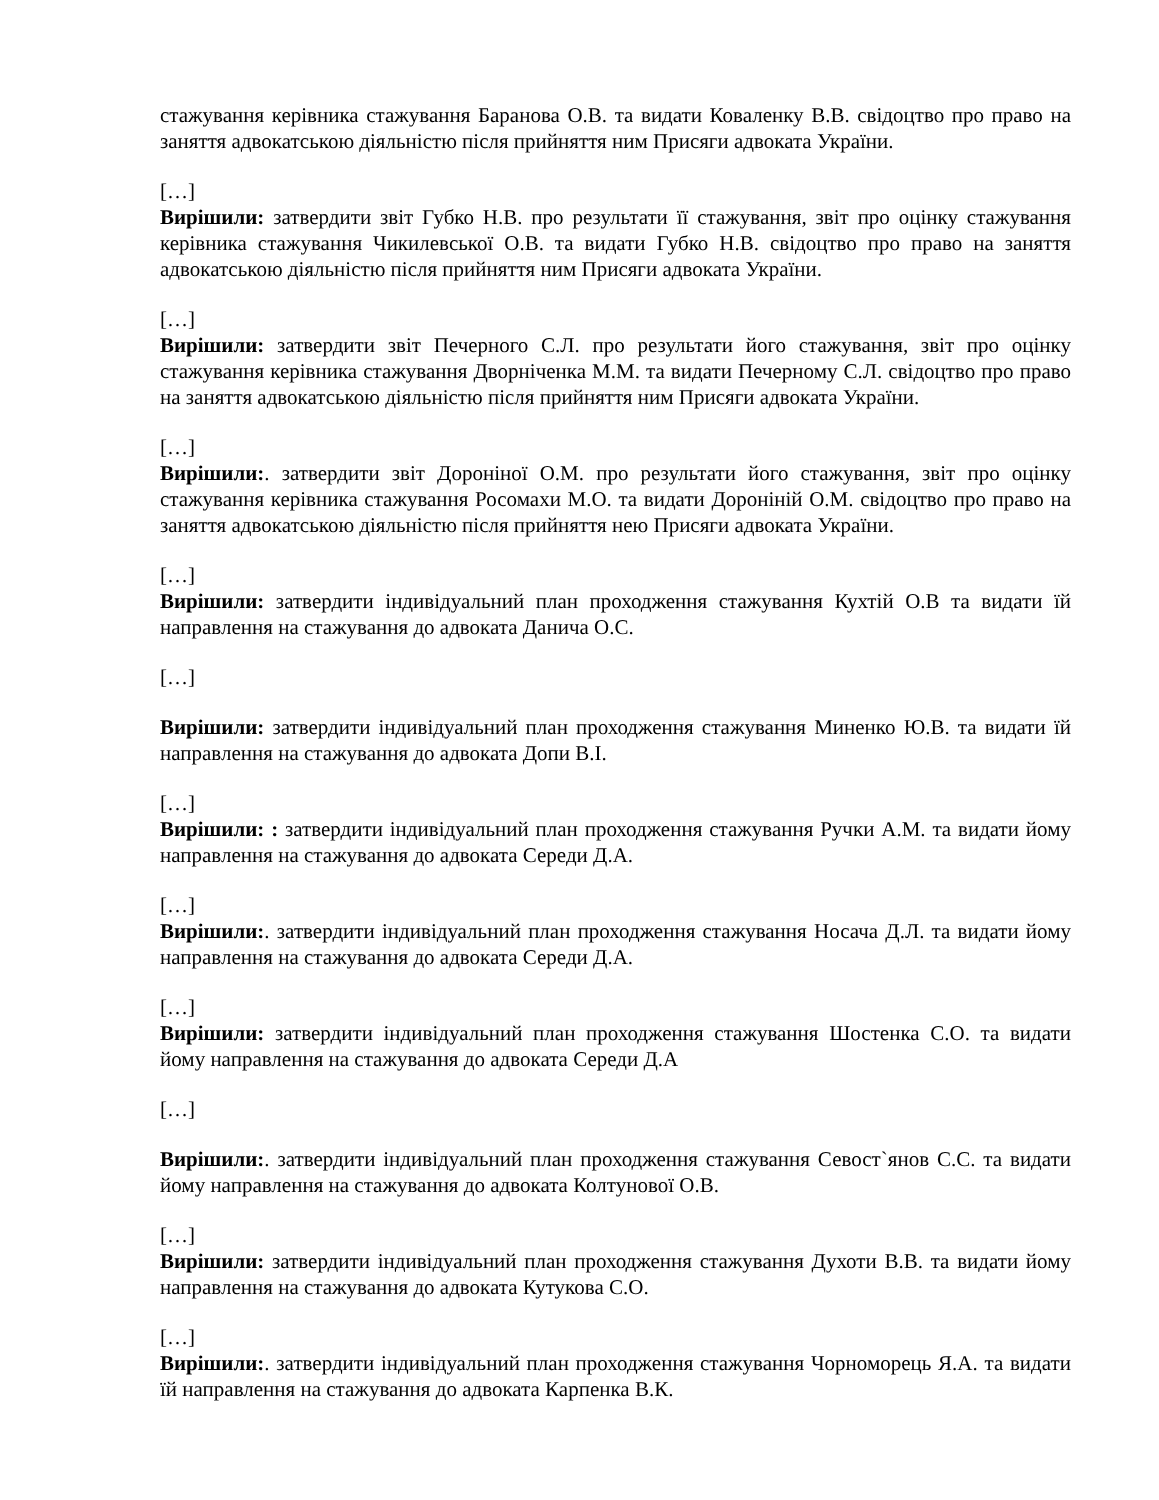стажування керівника стажування Баранова О.В. та видати Коваленку В.В. свідоцтво про право на заняття адвокатською діяльністю після прийняття ним Присяги адвоката України.
[…]
Вирішили: затвердити звіт Губко Н.В. про результати її стажування, звіт про оцінку стажування керівника стажування Чикилевської О.В. та видати Губко Н.В. свідоцтво про право на заняття адвокатською діяльністю після прийняття ним Присяги адвоката України.
[…]
Вирішили: затвердити звіт Печерного С.Л. про результати його стажування, звіт про оцінку стажування керівника стажування Дворніченка М.М. та видати Печерному С.Л. свідоцтво про право на заняття адвокатською діяльністю після прийняття ним Присяги адвоката України.
[…]
Вирішили:. затвердити звіт Дороніної О.М. про результати його стажування, звіт про оцінку стажування керівника стажування Росомахи М.О. та видати Дороніній О.М. свідоцтво про право на заняття адвокатською діяльністю після прийняття нею Присяги адвоката України.
[…]
Вирішили: затвердити індивідуальний план проходження стажування Кухтій О.В та видати їй направлення на стажування до адвоката Данича О.С.
[…]
Вирішили: затвердити індивідуальний план проходження стажування Миненко Ю.В. та видати їй направлення на стажування до адвоката Допи В.І.
[…]
Вирішили: : затвердити індивідуальний план проходження стажування Ручки А.М. та видати йому направлення на стажування до адвоката Середи Д.А.
[…]
Вирішили:. затвердити індивідуальний план проходження стажування Носача Д.Л. та видати йому направлення на стажування до адвоката Середи Д.А.
[…]
Вирішили: затвердити індивідуальний план проходження стажування Шостенка С.О. та видати йому направлення на стажування до адвоката Середи Д.А
[…]
Вирішили:. затвердити індивідуальний план проходження стажування Севост`янов С.С. та видати йому направлення на стажування до адвоката Колтунової О.В.
[…]
Вирішили: затвердити індивідуальний план проходження стажування Духоти В.В. та видати йому направлення на стажування до адвоката Кутукова С.О.
[…]
Вирішили:. затвердити індивідуальний план проходження стажування Чорноморець Я.А. та видати їй направлення на стажування до адвоката Карпенка В.К.